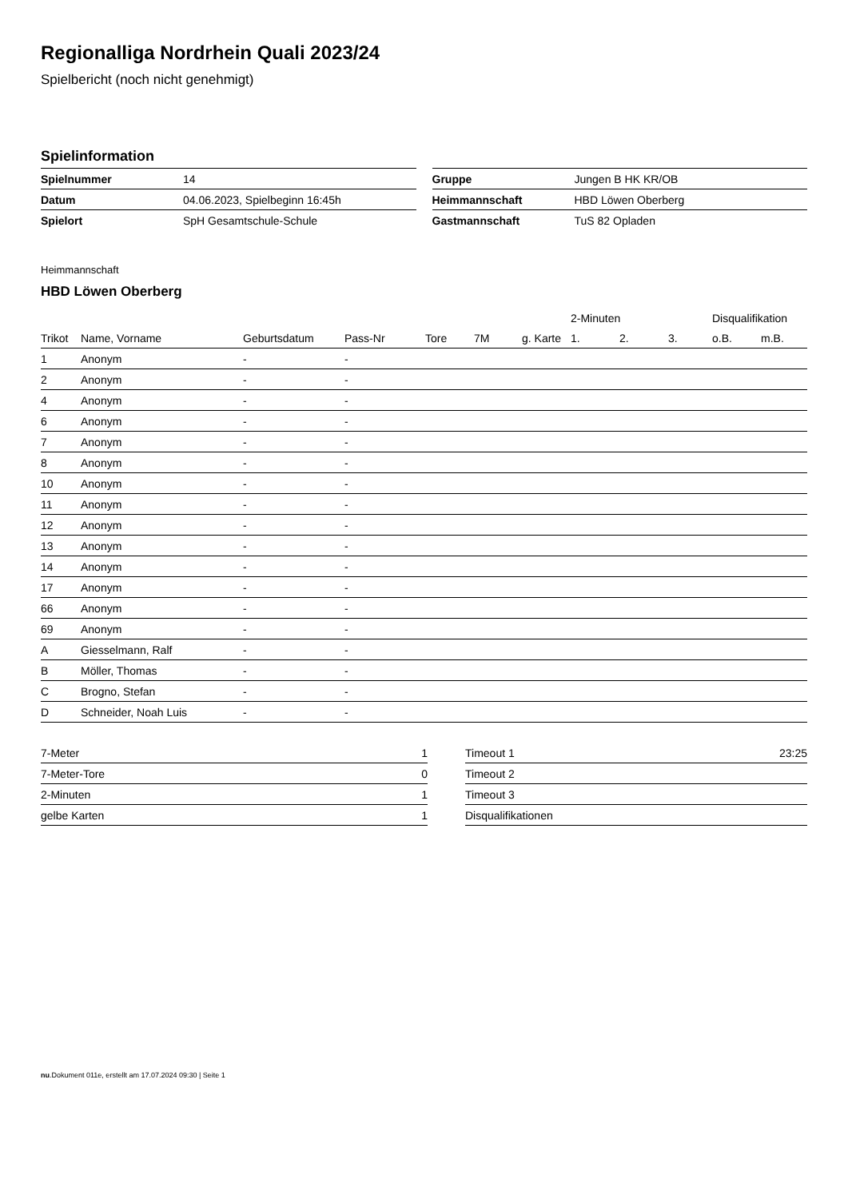Regionalliga Nordrhein Quali 2023/24
Spielbericht (noch nicht genehmigt)
Spielinformation
| Spielnummer | 14 |
| Datum | 04.06.2023, Spielbeginn 16:45h |
| Spielort | SpH Gesamtschule-Schule |
| Gruppe | Jungen B HK KR/OB |
| Heimmannschaft | HBD Löwen Oberberg |
| Gastmannschaft | TuS 82 Opladen |
Heimmannschaft
HBD Löwen Oberberg
| | | | | | | | 2-Minuten | | | Disqualifikation | |
| --- | --- | --- | --- | --- | --- | --- | --- | --- | --- | --- | --- |
| Trikot | Name, Vorname | Geburtsdatum | Pass-Nr | Tore | 7M | g. Karte | 1. | 2. | 3. | o.B. | m.B. |
| 1 | Anonym | - | - | | | | | | | | |
| 2 | Anonym | - | - | | | | | | | | |
| 4 | Anonym | - | - | | | | | | | | |
| 6 | Anonym | - | - | | | | | | | | |
| 7 | Anonym | - | - | | | | | | | | |
| 8 | Anonym | - | - | | | | | | | | |
| 10 | Anonym | - | - | | | | | | | | |
| 11 | Anonym | - | - | | | | | | | | |
| 12 | Anonym | - | - | | | | | | | | |
| 13 | Anonym | - | - | | | | | | | | |
| 14 | Anonym | - | - | | | | | | | | |
| 17 | Anonym | - | - | | | | | | | | |
| 66 | Anonym | - | - | | | | | | | | |
| 69 | Anonym | - | - | | | | | | | | |
| A | Giesselmann, Ralf | - | - | | | | | | | | |
| B | Möller, Thomas | - | - | | | | | | | | |
| C | Brogno, Stefan | - | - | | | | | | | | |
| D | Schneider, Noah Luis | - | - | | | | | | | | |
| 7-Meter | 1 |
| 7-Meter-Tore | 0 |
| 2-Minuten | 1 |
| gelbe Karten | 1 |
| Timeout 1 | 23:25 |
| Timeout 2 | |
| Timeout 3 | |
| Disqualifikationen | |
nu.Dokument 011e, erstellt am 17.07.2024 09:30 | Seite 1